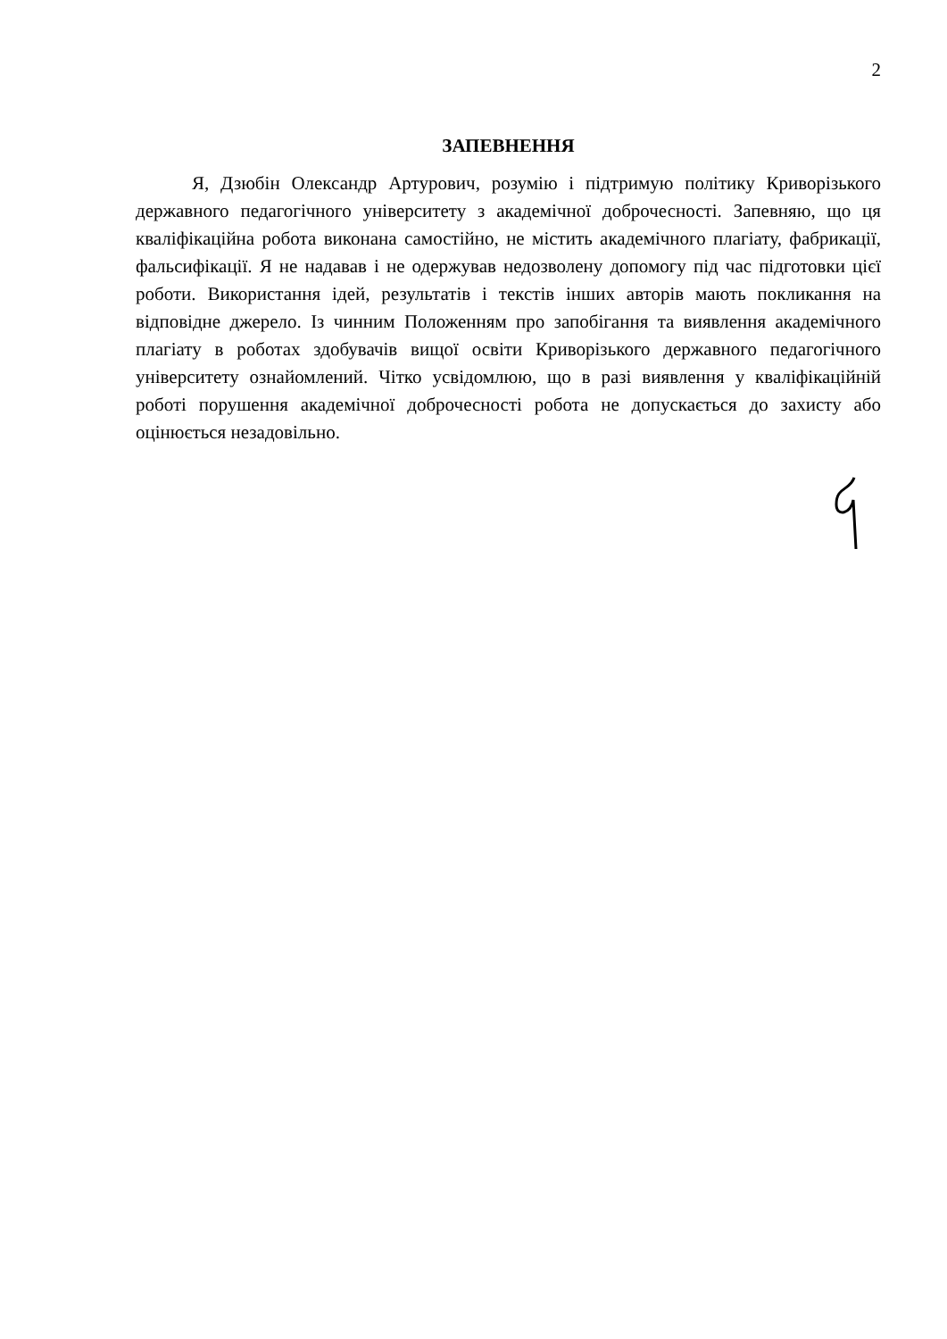2
ЗАПЕВНЕННЯ
Я, Дзюбін Олександр Артурович, розумію і підтримую політику Криворізького державного педагогічного університету з академічної доброчесності. Запевняю, що ця кваліфікаційна робота виконана самостійно, не містить академічного плагіату, фабрикації, фальсифікації. Я не надавав і не одержував недозволену допомогу під час підготовки цієї роботи. Використання ідей, результатів і текстів інших авторів мають покликання на відповідне джерело. Із чинним Положенням про запобігання та виявлення академічного плагіату в роботах здобувачів вищої освіти Криворізького державного педагогічного університету ознайомлений. Чітко усвідомлюю, що в разі виявлення у кваліфікаційній роботі порушення академічної доброчесності робота не допускається до захисту або оцінюється незадовільно.